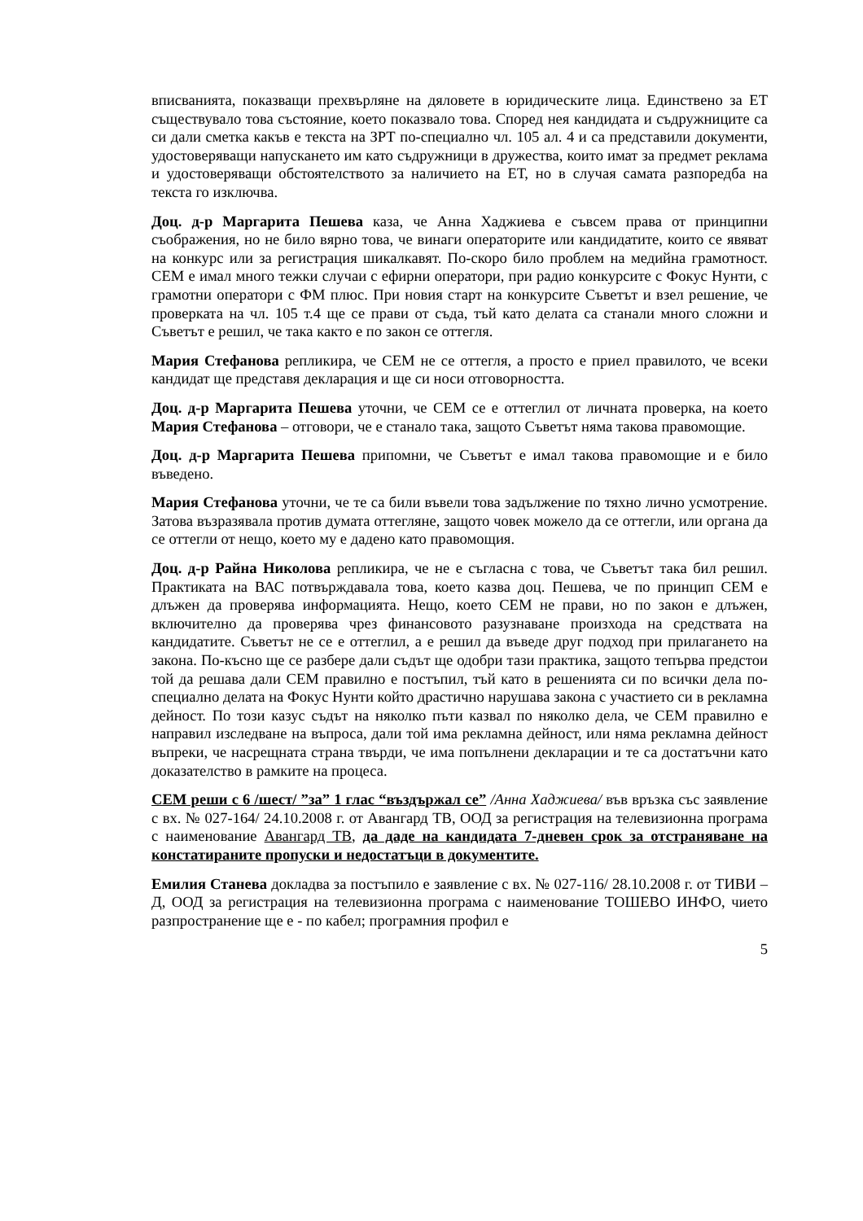вписванията, показващи прехвърляне на дяловете в юридическите лица. Единствено за ЕТ съществувало това състояние, което показвало това. Според нея кандидата и съдружниците са си дали сметка какъв е текста на ЗРТ по-специално чл. 105 ал. 4 и са представили документи, удостоверяващи напускането им като съдружници в дружества, които имат за предмет реклама и удостоверяващи обстоятелството за наличието на ЕТ, но в случая самата разпоредба на текста го изключва.
Доц. д-р Маргарита Пешева каза, че Анна Хаджиева е съвсем права от принципни съображения, но не било вярно това, че винаги операторите или кандидатите, които се явяват на конкурс или за регистрация шикалкавят. По-скоро било проблем на медийна грамотност. СЕМ е имал много тежки случаи с ефирни оператори, при радио конкурсите с Фокус Нунти, с грамотни оператори с ФМ плюс. При новия старт на конкурсите Съветът и взел решение, че проверката на чл. 105 т.4 ще се прави от съда, тъй като делата са станали много сложни и Съветът е решил, че така както е по закон се оттегля.
Мария Стефанова репликира, че СЕМ не се оттегля, а просто е приел правилото, че всеки кандидат ще представя декларация и ще си носи отговорността.
Доц. д-р Маргарита Пешева уточни, че СЕМ се е оттеглил от личната проверка, на което Мария Стефанова – отговори, че е станало така, защото Съветът няма такова правомощие.
Доц. д-р Маргарита Пешева припомни, че Съветът е имал такова правомощие и е било въведено.
Мария Стефанова уточни, че те са били въвели това задължение по тяхно лично усмотрение. Затова възразявала против думата оттегляне, защото човек можело да се оттегли, или органа да се оттегли от нещо, което му е дадено като правомощия.
Доц. д-р Райна Николова репликира, че не е съгласна с това, че Съветът така бил решил. Практиката на ВАС потвърждавала това, което казва доц. Пешева, че по принцип СЕМ е длъжен да проверява информацията. Нещо, което СЕМ не прави, но по закон е длъжен, включително да проверява чрез финансовото разузнаване произхода на средствата на кандидатите. Съветът не се е оттеглил, а е решил да въведе друг подход при прилагането на закона. По-късно ще се разбере дали съдът ще одобри тази практика, защото тепърва предстои той да решава дали СЕМ правилно е постъпил, тъй като в решенията си по всички дела по-специално делата на Фокус Нунти който драстично нарушава закона с участието си в рекламна дейност. По този казус съдът на няколко пъти казвал по няколко дела, че СЕМ правилно е направил изследване на въпроса, дали той има рекламна дейност, или няма рекламна дейност въпреки, че насрещната страна твърди, че има попълнени декларации и те са достатъчни като доказателство в рамките на процеса.
СЕМ реши с 6 /шест/ ”за” 1 глас “въздържал се” /Анна Хаджиева/ във връзка със заявление с вх. № 027-164/ 24.10.2008 г. от Авангард ТВ, ООД за регистрация на телевизионна програма с наименование Авангард ТВ, да даде на кандидата 7-дневен срок за отстраняване на констатираните пропуски и недостатъци в документите.
Емилия Станева докладва за постъпило е заявление с вх. № 027-116/ 28.10.2008 г. от ТИВИ – Д, ООД за регистрация на телевизионна програма с наименование ТОШЕВО ИНФО, чието разпространение ще е - по кабел; програмния профил е
5